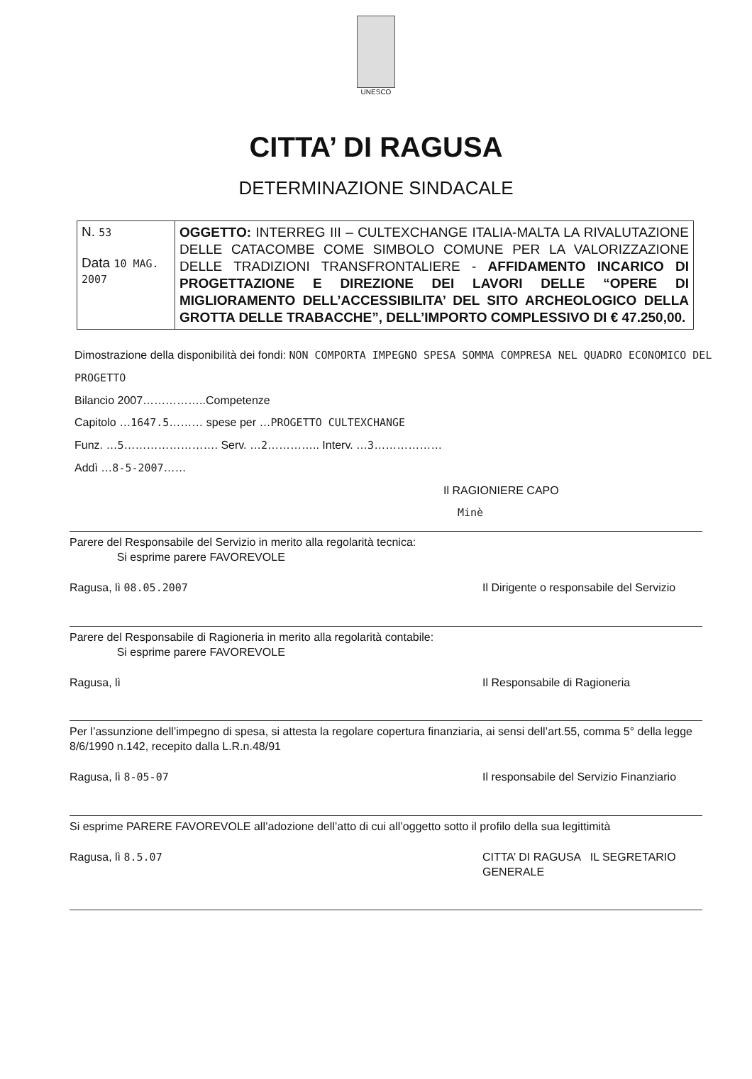UNESCO
CITTA’ DI RAGUSA
DETERMINAZIONE SINDACALE
| N. 53 Data 10 MAG. 2007 | OGGETTO: INTERREG III – CULTEXCHANGE ITALIA-MALTA LA RIVALUTAZIONE DELLE CATACOMBE COME SIMBOLO COMUNE PER LA VALORIZZAZIONE DELLE TRADIZIONI TRANSFRONTALIERE - AFFIDAMENTO INCARICO DI PROGETTAZIONE E DIREZIONE DEI LAVORI DELLE “OPERE DI MIGLIORAMENTO DELL’ACCESSIBILITA’ DEL SITO ARCHEOLOGICO DELLA GROTTA DELLE TRABACCHE”, DELL’IMPORTO COMPLESSIVO DI € 47.250,00. |
Dimostrazione della disponibilità dei fondi: NON COMPORTA IMPEGNO SPESA SOMMA COMPRESA NEL QUADRO ECONOMICO DEL PROGETTO
Bilancio 2007……………..Competenze
Capitolo …1647.5……… spese per …PROGETTO CULTEXCHANGE
Funz. …5……………………. Serv. …2………….. Interv. …3………………
Addì …8-5-2007……
Il RAGIONIERE CAPO
Minè
Parere del Responsabile del Servizio in merito alla regolarità tecnica:
Si esprime parere FAVOREVOLE
Ragusa, lì 08.05.2007 Il Dirigente o responsabile del Servizio
Parere del Responsabile di Ragioneria in merito alla regolarità contabile:
Si esprime parere FAVOREVOLE
Ragusa, lì Il Responsabile di Ragioneria
Per l’assunzione dell’impegno di spesa, si attesta la regolare copertura finanziaria, ai sensi dell’art.55, comma 5° della legge 8/6/1990 n.142, recepito dalla L.R.n.48/91
Ragusa, lì 8-05-07 Il responsabile del Servizio Finanziario
Si esprime PARERE FAVOREVOLE all’adozione dell’atto di cui all’oggetto sotto il profilo della sua legittimità
Ragusa, lì 8.5.07 CITTA’ DI RAGUSA IL SEGRETARIO GENERALE